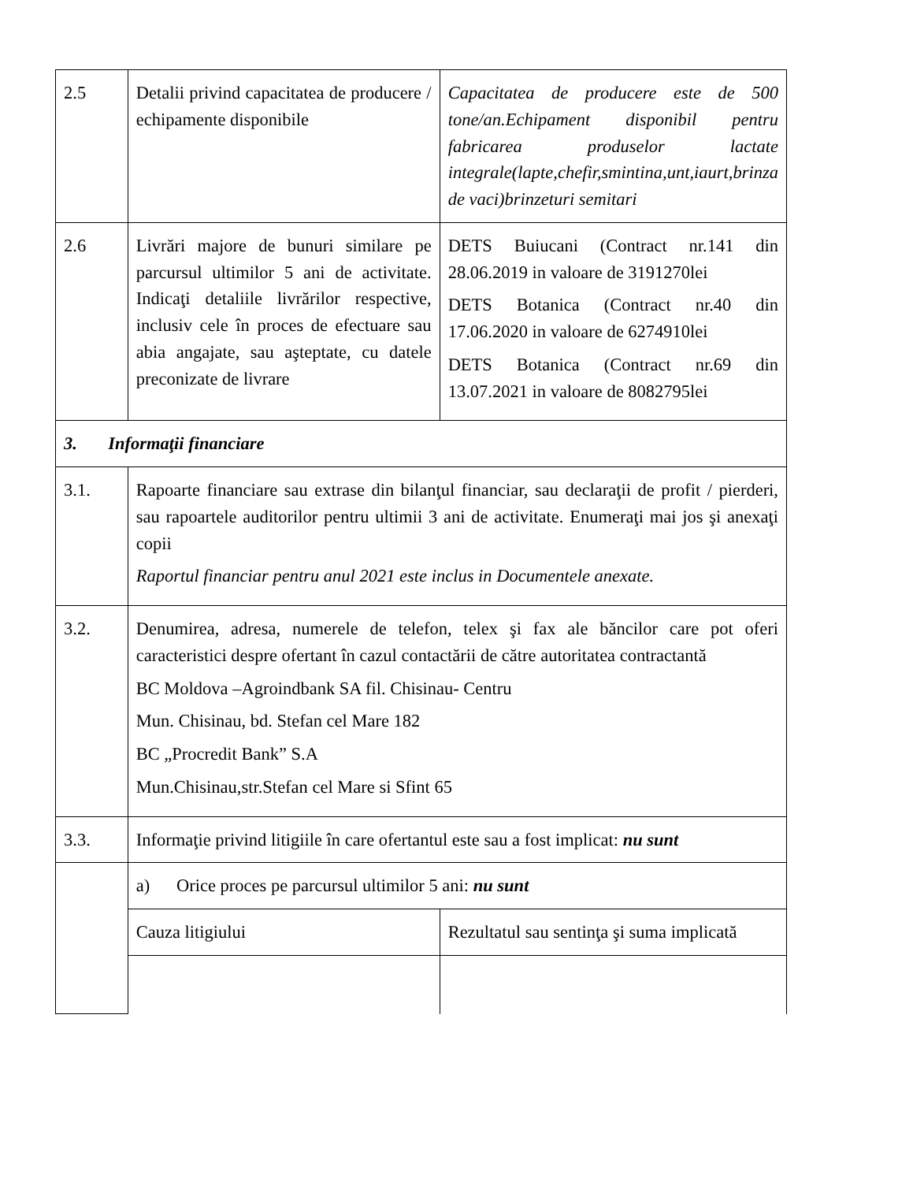| 2.5 | Detalii privind capacitatea de producere / echipamente disponibile | Capacitatea de producere este de 500 tone/an.Echipament disponibil pentru fabricarea produselor lactate integrale(lapte,chefir,smintina,unt,iaurt,brinza de vaci)brinzeturi semitari |
| 2.6 | Livrări majore de bunuri similare pe parcursul ultimilor 5 ani de activitate. Indicaţi detaliile livrărilor respective, inclusiv cele în proces de efectuare sau abia angajate, sau aşteptate, cu datele preconizate de livrare | DETS Buiucani (Contract nr.141 din 28.06.2019 in valoare de 3191270lei DETS Botanica (Contract nr.40 din 17.06.2020 in valoare de 6274910lei DETS Botanica (Contract nr.69 din 13.07.2021 in valoare de 8082795lei |
| 3. Informaţii financiare | | |
| 3.1. | Rapoarte financiare sau extrase din bilanţul financiar, sau declaraţii de profit / pierderi, sau rapoartele auditorilor pentru ultimii 3 ani de activitate. Enumeraţi mai jos şi anexaţi copii Raportul financiar pentru anul 2021 este inclus in Documentele anexate. | |
| 3.2. | Denumirea, adresa, numerele de telefon, telex şi fax ale băncilor care pot oferi caracteristici despre ofertant în cazul contactării de către autoritatea contractantă BC Moldova –Agroindbank SA fil. Chisinau- Centru Mun. Chisinau, bd. Stefan cel Mare 182 BC „Procredit Bank” S.A Mun.Chisinau,str.Stefan cel Mare si Sfint 65 | |
| 3.3. | Informaţie privind litigiile în care ofertantul este sau a fost implicat: nu sunt | |
| | a) Orice proces pe parcursul ultimilor 5 ani: nu sunt | |
| | Cauza litigiului | Rezultatul sau sentinţa şi suma implicată |